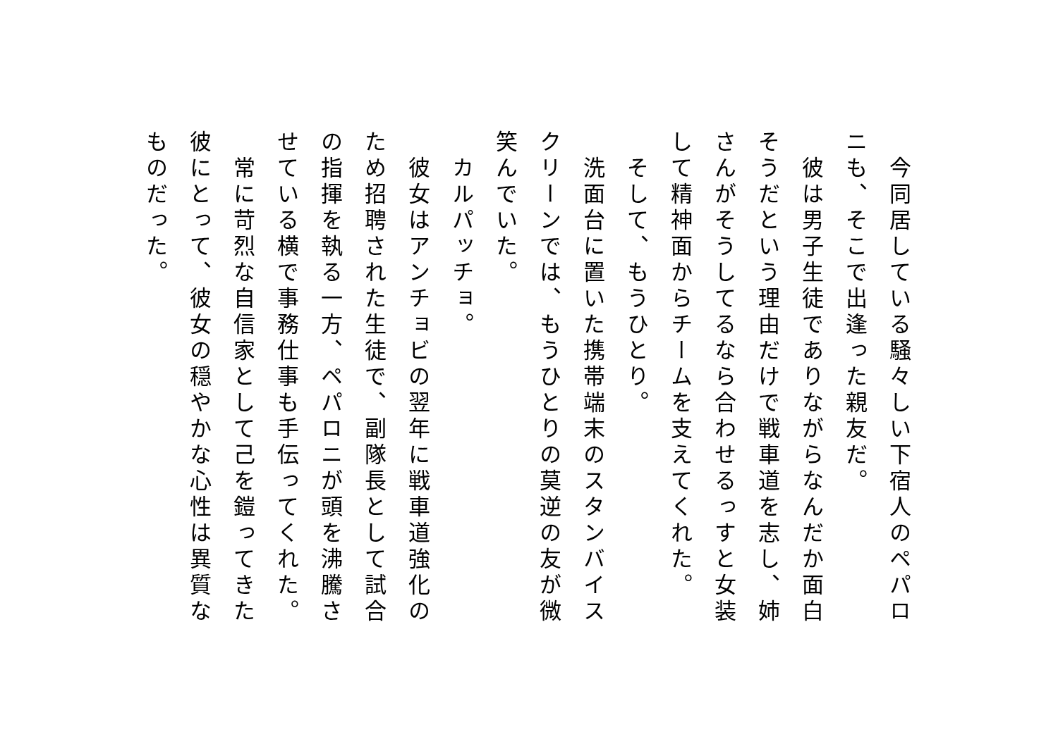今同居している騒々しい下宿人のペパロニも、そこで出逢った親友だ。
　彼は男子生徒でありながらなんだか面白そうだという理由だけで戦車道を志し、姉さんがそうしてるなら合わせるっすと女装して精神面からチームを支えてくれた。
　そして、もうひとり。
　洗面台に置いた携帯端末のスタンバイスクリーンでは、もうひとりの莫逆の友が微笑んでいた。
　カルパッチョ。
　彼女はアンチョビの翌年に戦車道強化のため招聘された生徒で、副隊長として試合の指揮を執る一方、ペパロニが頭を沸騰させている横で事務仕事も手伝ってくれた。
　常に苛烈な自信家として己を鎧ってきた彼にとって、彼女の穏やかな心性は異質なものだった。